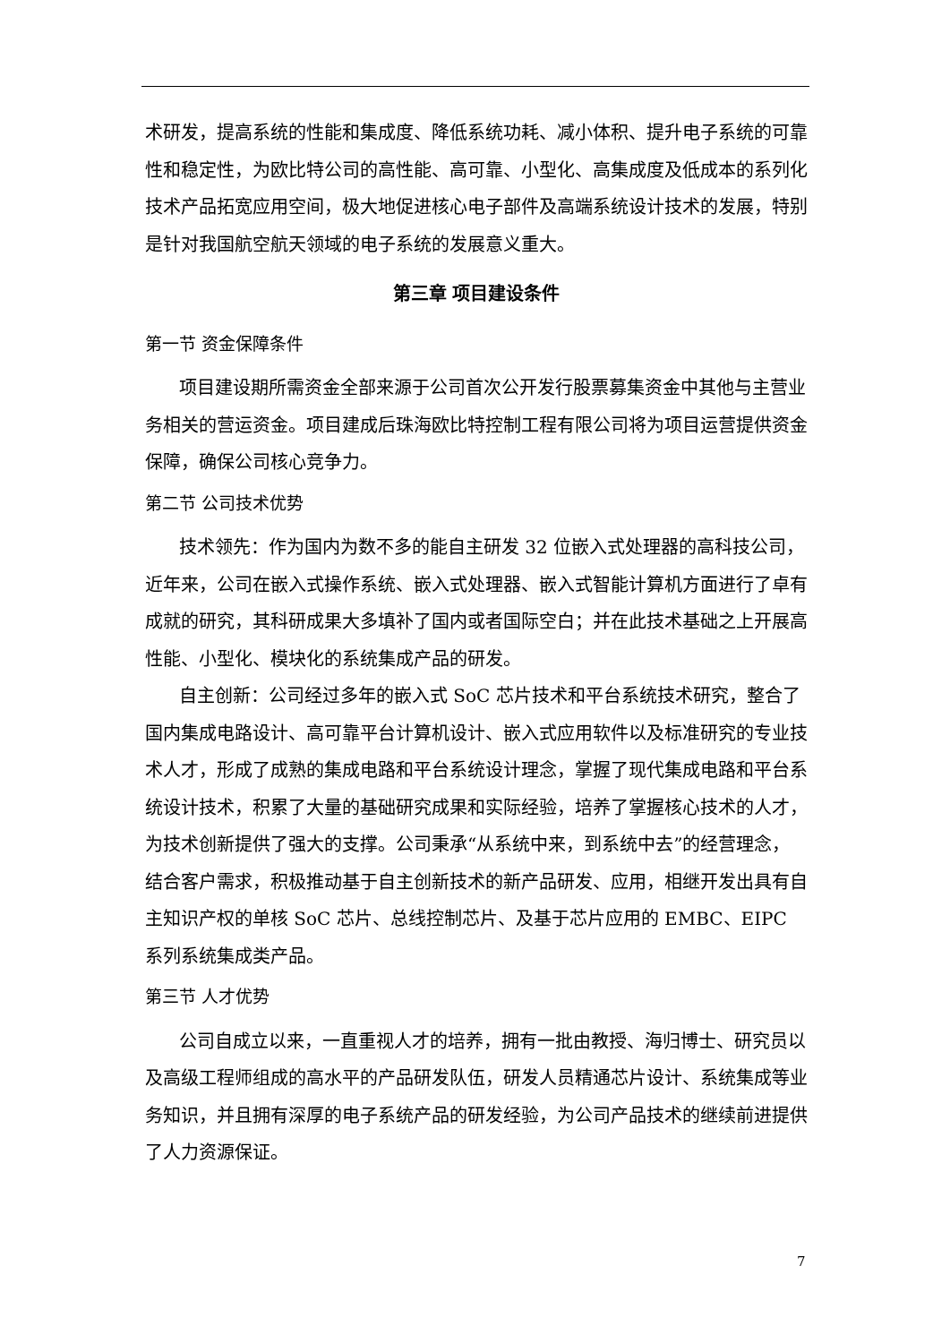术研发，提高系统的性能和集成度、降低系统功耗、减小体积、提升电子系统的可靠性和稳定性，为欧比特公司的高性能、高可靠、小型化、高集成度及低成本的系列化技术产品拓宽应用空间，极大地促进核心电子部件及高端系统设计技术的发展，特别是针对我国航空航天领域的电子系统的发展意义重大。
第三章 项目建设条件
第一节 资金保障条件
项目建设期所需资金全部来源于公司首次公开发行股票募集资金中其他与主营业务相关的营运资金。项目建成后珠海欧比特控制工程有限公司将为项目运营提供资金保障，确保公司核心竞争力。
第二节 公司技术优势
技术领先：作为国内为数不多的能自主研发 32 位嵌入式处理器的高科技公司，近年来，公司在嵌入式操作系统、嵌入式处理器、嵌入式智能计算机方面进行了卓有成就的研究，其科研成果大多填补了国内或者国际空白；并在此技术基础之上开展高性能、小型化、模块化的系统集成产品的研发。
自主创新：公司经过多年的嵌入式 SoC 芯片技术和平台系统技术研究，整合了国内集成电路设计、高可靠平台计算机设计、嵌入式应用软件以及标准研究的专业技术人才，形成了成熟的集成电路和平台系统设计理念，掌握了现代集成电路和平台系统设计技术，积累了大量的基础研究成果和实际经验，培养了掌握核心技术的人才，为技术创新提供了强大的支撑。公司秉承“从系统中来，到系统中去”的经营理念，结合客户需求，积极推动基于自主创新技术的新产品研发、应用，相继开发出具有自主知识产权的单核 SoC 芯片、总线控制芯片、及基于芯片应用的 EMBC、EIPC 系列系统集成类产品。
第三节 人才优势
公司自成立以来，一直重视人才的培养，拥有一批由教授、海归博士、研究员以及高级工程师组成的高水平的产品研发队伍，研发人员精通芯片设计、系统集成等业务知识，并且拥有深厚的电子系统产品的研发经验，为公司产品技术的继续前进提供了人力资源保证。
7